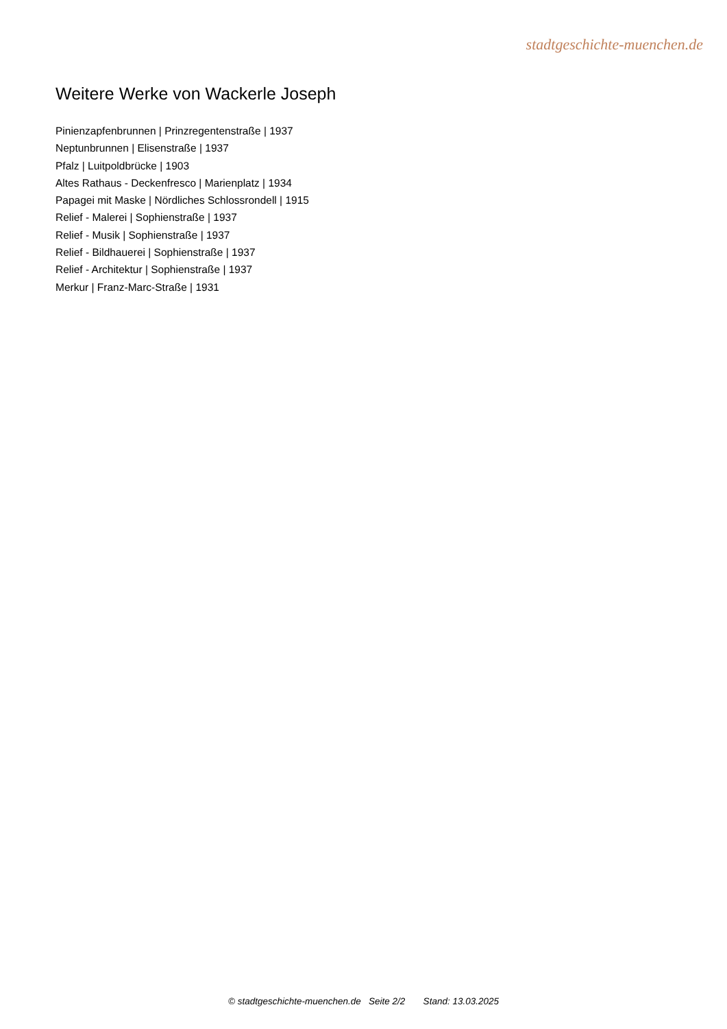stadtgeschichte-muenchen.de
Weitere Werke von Wackerle Joseph
Pinienzapfenbrunnen | Prinzregentenstraße | 1937
Neptunbrunnen | Elisenstraße | 1937
Pfalz | Luitpoldbrücke | 1903
Altes Rathaus - Deckenfresco | Marienplatz | 1934
Papagei mit Maske | Nördliches Schlossrondell | 1915
Relief - Malerei | Sophienstraße | 1937
Relief - Musik | Sophienstraße | 1937
Relief - Bildhauerei | Sophienstraße | 1937
Relief - Architektur | Sophienstraße | 1937
Merkur | Franz-Marc-Straße | 1931
© stadtgeschichte-muenchen.de Seite 2/2 Stand: 13.03.2025